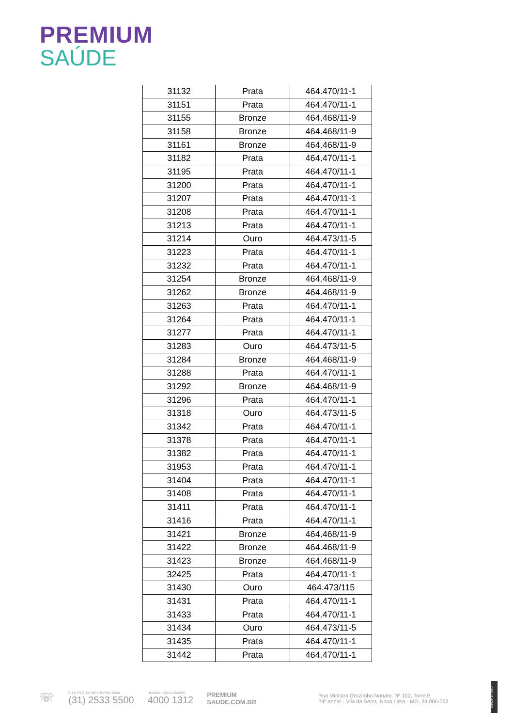PREMIUM
SAÚDE
| 31132 | Prata | 464.470/11-1 |
| 31151 | Prata | 464.470/11-1 |
| 31155 | Bronze | 464.468/11-9 |
| 31158 | Bronze | 464.468/11-9 |
| 31161 | Bronze | 464.468/11-9 |
| 31182 | Prata | 464.470/11-1 |
| 31195 | Prata | 464.470/11-1 |
| 31200 | Prata | 464.470/11-1 |
| 31207 | Prata | 464.470/11-1 |
| 31208 | Prata | 464.470/11-1 |
| 31213 | Prata | 464.470/11-1 |
| 31214 | Ouro | 464.473/11-5 |
| 31223 | Prata | 464.470/11-1 |
| 31232 | Prata | 464.470/11-1 |
| 31254 | Bronze | 464.468/11-9 |
| 31262 | Bronze | 464.468/11-9 |
| 31263 | Prata | 464.470/11-1 |
| 31264 | Prata | 464.470/11-1 |
| 31277 | Prata | 464.470/11-1 |
| 31283 | Ouro | 464.473/11-5 |
| 31284 | Bronze | 464.468/11-9 |
| 31288 | Prata | 464.470/11-1 |
| 31292 | Bronze | 464.468/11-9 |
| 31296 | Prata | 464.470/11-1 |
| 31318 | Ouro | 464.473/11-5 |
| 31342 | Prata | 464.470/11-1 |
| 31378 | Prata | 464.470/11-1 |
| 31382 | Prata | 464.470/11-1 |
| 31953 | Prata | 464.470/11-1 |
| 31404 | Prata | 464.470/11-1 |
| 31408 | Prata | 464.470/11-1 |
| 31411 | Prata | 464.470/11-1 |
| 31416 | Prata | 464.470/11-1 |
| 31421 | Bronze | 464.468/11-9 |
| 31422 | Bronze | 464.468/11-9 |
| 31423 | Bronze | 464.468/11-9 |
| 32425 | Prata | 464.470/11-1 |
| 31430 | Ouro | 464.473/115 |
| 31431 | Prata | 464.470/11-1 |
| 31433 | Prata | 464.470/11-1 |
| 31434 | Ouro | 464.473/11-5 |
| 31435 | Prata | 464.470/11-1 |
| 31442 | Prata | 464.470/11-1 |
☏
BH E REGIÃO METROPOLITANA
(31) 2533 5500
DEMAIS LOCALIDADES
4000 1312
PREMIUM
SAUDE.COM.BR
Rua Ministro Orozimbo Nonato, Nº 102, Torre B
24º andar - Vila da Serra, Nova Lima - MG. 34.006-053
ANS-Nº 41.782-3